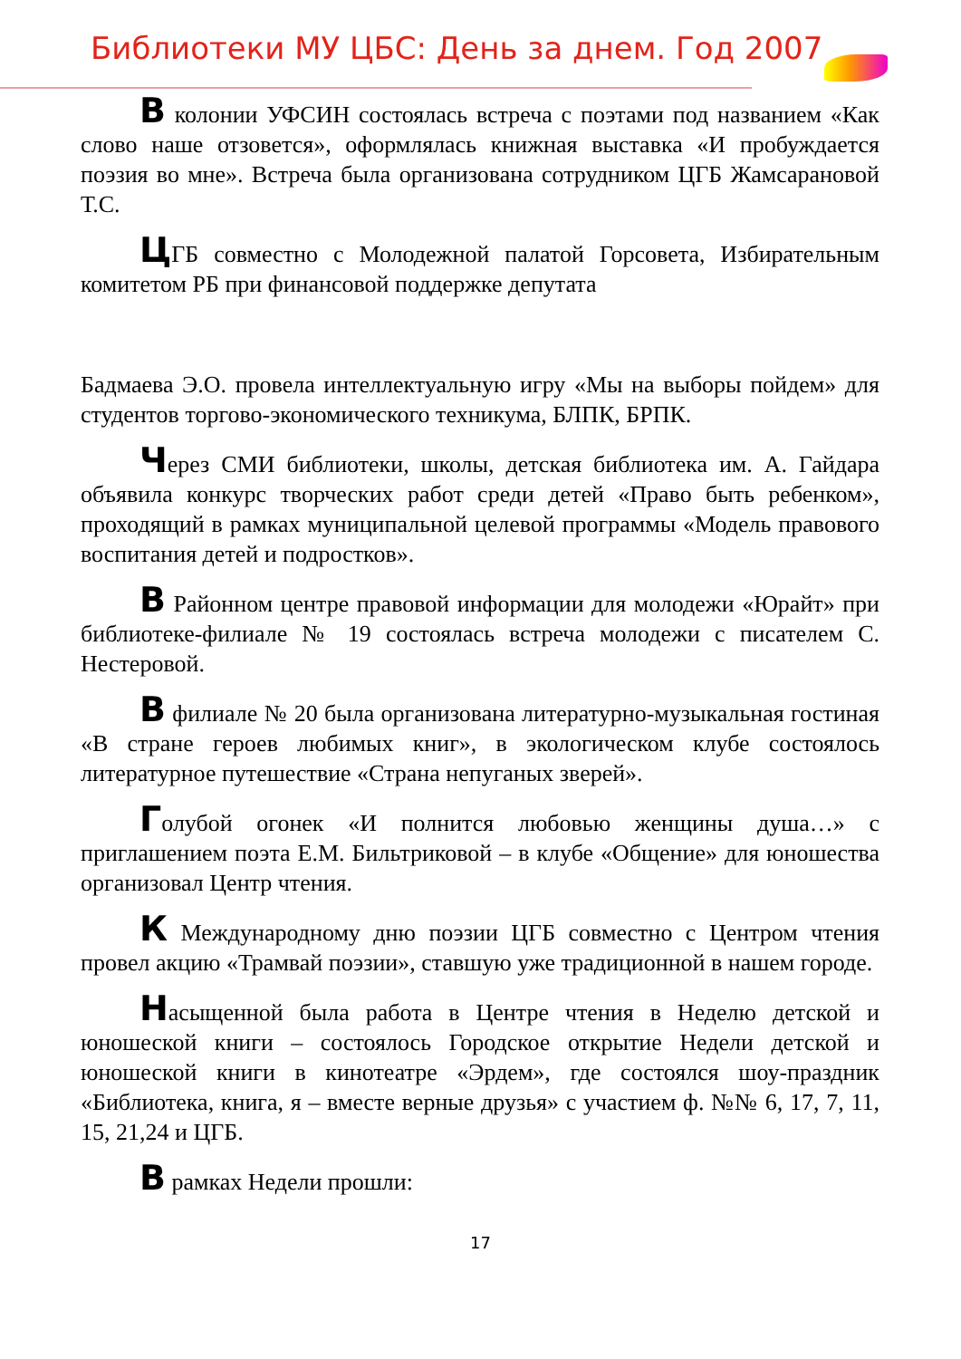Библиотеки МУ ЦБС: День за днем. Год 2007
В колонии УФСИН состоялась встреча с поэтами под названием «Как слово наше отзовется», оформлялась книжная выставка «И пробуждается поэзия во мне». Встреча была организована сотрудником ЦГБ Жамсарановой Т.С.
ЦГБ совместно с Молодежной палатой Горсовета, Избирательным комитетом РБ при финансовой поддержке депутата
Бадмаева Э.О. провела интеллектуальную игру «Мы на выборы пойдем» для студентов торгово-экономического техникума, БЛПК, БРПК.
Через СМИ библиотеки, школы, детская библиотека им. А. Гайдара объявила конкурс творческих работ среди детей «Право быть ребенком», проходящий в рамках муниципальной целевой программы «Модель правового воспитания детей и подростков».
В Районном центре правовой информации для молодежи «Юрайт» при библиотеке-филиале № 19 состоялась встреча молодежи с писателем С. Нестеровой.
В филиале № 20 была организована литературно-музыкальная гостиная «В стране героев любимых книг», в экологическом клубе состоялось литературное путешествие «Страна непуганых зверей».
Голубой огонек «И полнится любовью женщины душа…» с приглашением поэта Е.М. Бильтриковой – в клубе «Общение» для юношества организовал Центр чтения.
К Международному дню поэзии ЦГБ совместно с Центром чтения провел акцию «Трамвай поэзии», ставшую уже традиционной в нашем городе.
Насыщенной была работа в Центре чтения в Неделю детской и юношеской книги – состоялось Городское открытие Недели детской и юношеской книги в кинотеатре «Эрдем», где состоялся шоу-праздник «Библиотека, книга, я – вместе верные друзья» с участием ф. №№ 6, 17, 7, 11, 15, 21,24 и ЦГБ.
В рамках Недели прошли:
17